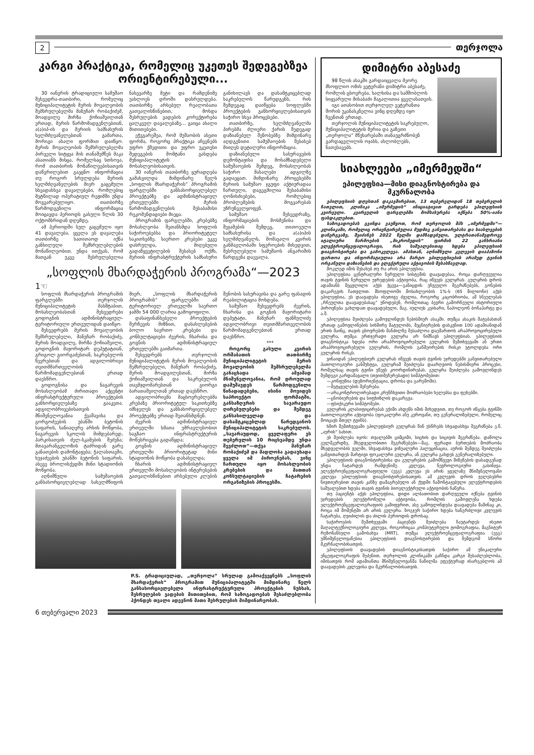2
თერჯოლა
კარგი პრაქტიკა, რომელიც უკეთეს შედეგებზეა ორიენტირებული...
30 იანვრის ტრადიციული სამუშაო შეხვედრა-თათბირი, რომელიც მუნიციპალიტეტის მერის მოვალეობის შემსრულებელმა მანუჩარ რობაქიძემ, მოადგილე მირზა ქოჩიაშვილთან ერთად, მერის წარმომადგენლებთან, ა(ა)იპ-ის და მერიის სამსახურის ხელმძღვანელებთან გამართა, მორიგი ახალი ფორმით დაიწყო. მერის მოვალეობის შემსრულებელმა პირველი სიტყვა მის თანაშემწეს მაკა ასათიანს მისცა, რომელსაც სთხოვა, რომ თათბირის მონაწილეებისათვის დაწვრილებით გაეცნო ინფორმაცია თუ როგორ სრულდება მერიის ხელმძღვანელების მიერ გაცემული სხვადასხვა დავალებები, რომლებიც მეტწილად ოპერატიულ რეჟიმში უნდა მოგვარებულიყო. თათბირზე წარმოდგენილი ინფორმაცია მოიცავდა პერიოდს გასული წლის 30 ოქტომბრიდან დღემდე.
ამ პერიოდში სულ გაცემული იყო 41 დავალება. ყველა ეს დავალება თათბირზე სათითაოდ იქნა განხილული შემსრულებლების მონაწილეობით. უნდა ითქვას, რომ მათგან უკვე შესრულებულია ნახევარზე მეტი და რამდენიმე უახლოეს დროში დასრულდება. თათბირზე არსებულ რეალობათა გათვალისწინებით, მოხდა შესრულების ვადების კორექტირება ცალკეულ დავალებაზე... გაიცა ახალი მითითებები.
ეჭვგარეშეა, რომ მუშაობის ასეთი ფორმა, როგორც პრაქტიკა აჩვენებს უფრო ქმედითი და უფრო უკეთესი შედეგების მომტანი გახდება მუნიციპალიტეტის მოსახლეობისათვის.
30 იანვრის თათბირზე ყურადღება გამახვილდა მიმდინარე წელს „სოფლის მხარდაჭერის“ პროგრამის ფარგლებში განსახორციელებელ პროექტებზე და ადმინისტრაციულ ერთეულებში მერის წარმომადგენლების შესაბამისი რეკომენდაციები მიეცა.
პროგრამის ფარგლებში, კრებებზე მოსახლეობა შეთანხმდა სოფლის საჭიროებებსა და პრიორიტეტულ საკითხებზე. საერთო კრებები უკვე დასრულდა, მიღებული გადაწყვეტილების შესახებ ოქმს, მერიის ინფრასტრუქტურის სამსახური განიხილავს და დასამტკიცებლად საკრებულოს წარუდგენს, რის შემდეგაც დაიწყება სოფლებში პროექტების განხორციელებისათვის საჭირო სხვა პროცესები.
თათბირზე, ხელმძღვანელმა პირებმა ძლიერი ქარის შედეგად დაზიანებულ შენობებზე მიმდინარე აღდგენითი სამუშაოების შესახებ მიიღეს დეტალური ინფორმაცია.
დაზიანებული სახურავების დემონტაჟისა და მოსამზადებელი სამუშაოების შემდეგ, მოსახლეობას საჭირო მასალები ადგილზე გადაეცათ. მიმდინარე პროცესებში მერიის სამუშაო ჯგუფი აქტიურადაა ჩართული, დაგეგმილია შესაბამისი ღონისძიებები, რომლებიც პრობლემების მოგვარებას უზრუნველყოფენ.
სამუშაო შეხვედრაზე, ინფორმაციების მოსმენისა და შეჯამების შემდეგ, თითოეული სამსახურისა და ა(ა)იპის ხელმძღვანელს, მომავალი კვირის განმავლობაში სფეროების მიხედვით, შესრულებული სამუშაოს ანგარიშის წარდგენა დაევალა.
„სოფლის მხარდაჭერის პროგრამა“—2023
1☜
სოფლის მხარდაჭერის პროგრამის ფარგლებში თერჯოლის მუნიციპალიტეტის მასშტაბით, მოსახლეობასთან შეხვედრები გოდოგნის ადმინისტრაციულ-ტერიტორიული ერთეულიდან დაიწყო.
შეხვედრებს მერის მოვალეობის შემსრულებელი, მანუჩარ რობაქიძე, მერის მოადგილე, მირზა ქოჩიაშვილი, გოდოგნის მაჟორიტარ დეპუტატთან, გრიგოლ გიორგაძესთან, საკრებულოს წევრებთან და ადგილობრივი თვითმმართველობის წარმომადგენლებთან ერთად დაესწრო.
გოდოგნისა და ნაგარევის მოსახლეობამ ძირითადი აქცენტი ინფრასტრუქტურული პროექტების განხორციელებაზე გააკეთა. ადგილობრივებისათვის მნიშვნელოვანია ქვაშავისა და გორგოძეების უბანში ბეტონის საფარის, სანიაღვრე არხის მოწყობა, ნაგარევის სკოლის მიმდებარედ, პარკისათვის ძელ-სკამების შეძენა; მთავარანგელოზის ტაძრიდან გარე განათების დამონტაჟება; ჭალასთავში, ხუჯაძეების უბანში ბეტონის საფარის, ასევე ბროლისქედში მინი სტადიონის მოწყობა.
აღნიშნული სამუშაოების განსახორციელებლად სახელმწიფოს მიერ, „სოფლის მხარდაჭერის პროგრამის“ ფარგლებში ამ ტერიტორიულ ერთეულში საერთო ჯამში 54 000 ლარია გამოყოფილი.
დასაფინანსებელი პროექტების შერჩევის მიზნით, დასახლებების ბოლო საერთო კრებები და კონსულტაციები ძევრის, ჩხარისა და გოგნის ადმინისტრაციულ ერთეულებში გაიმართა.
შეხვედრებს თერჯოლის მუნიციპალიტეტის მერის მოვალეობის შემსრულებელი, მანუჩარ რობაქიძე, მერის მოადგილესთან, მირზა ქოჩიაშვილთან და საკრებულოს თავმჯდომარესთან გიორგი ბარათაშვილთან ერთად დაესწრო.
ადგილობრივმა მაცხოვრებლებმა კრებაზე პრიორიტეტულ საკითხებზე იმსჯელეს და განსახორციელებელ პროექტებზე ერთად შეთანხმდნენ.
ძევრის ადმინისტრაციულ ერთეულში ხმათა უმრავლესობით საგზაო ინფრასტრუქტურის მოწესრიგება გადაწყდა;
გოგნის ადმინისტრაციულ ერთეულში პრიორიტეტად მინი სტადიონის მოწყობა დასახელდა;
ჩხარის ადმინისტრაციულ ერთეულში მოსახლეობის ინტერესების გათვალისწინებით არსებული კლუბის შენობის სახურავისა და გარე ფასადის რეაბილიტაცია მოხდება.
სამუშაო შეხვედრებს ძევრის, ჩხარისა და გოგნის მაჟორიტარი დეპუტატი, მანუჩარ ფანჩულიძე ადგილობრივი თვითმმართველობის წარმომადგენლებთან ერთად დაესწრო.
***
როგორც გასული კვირის ორშაბათის თათბირზე მუნიციპალიტეტის მერის მოვალეობის შემსრულებელმა განაცხადა ამჟამად მნიშვნელოვანია, რომ დროულად დამუშავდეს წარმოდგენილი წინადადებები, ისინი მოვიდეს საპროექტო ფორმატში, განსაზღვრის სავარაუდო ღირებულებები და შემდეგ განსახილველად და დასამტკიცებლად წარედგინოს მუნიციპალიტეტის საკრებულოს. „სავარაუდოდ, ყველაფერი ეს თებერვლის 10 რიცხვამდე უნდა შევძლოთ“—თქვა მანუჩარ რობაქიძემ და მადლობა გადაუხადა ყველა იმ პიროვნებას, ვინც ჩართული იყო მოსახლეობის კრებების და მათთან კონსულტაციების ჩატარების ორგანიზების პროცესში.
P.S. ტრადიციულად, „თერჯოლა“ სრულად გამოაქვეყნებს „სოფლის მხარდაჭერის“ პროგრამით მუნიციპალიტეტში მიმდინარე წელს განსახორციელებელი ინფრასტრუქტურული პროექტების ნუსხას, შესრულების ვადების მითითებით, რომ საზოგადოებას შესაძლებლობა ჰქონდეს თვალი ადევნონ მათი შესრულების მიმდინარეობას.
დიმიტრი აბესაძე
98 წლის ასაკში გარდაიცვალა მეორე მსოფლიო ომის ვეტერანი დიმიტრი აბესაძე, რომლის ცხოვრება, ხალხისა და სამშობლოს სიყვარული მისაბაძი მაგალითია ყველასათვის.
იგი ათასობით თერჯოლელ ვეტერანთა შორის უკანასკნელია ვინც დღემდე იყო ჩვენთან ერთად.
თერჯოლის მუნიციპალიტეტის საკრებულო, მუნიციპალიტეტის მერია და გაზეთი „თერჯოლა“ მწუხარებაში თანაუგრძნობენ გარდაცვლილის ოჯახს, ახლობლებს, ნათესავებს.
სიახლეები „იმერმედში“
ეპილეფსია—მისი დიაგნოსტირება და მკურნალობა
ეპილეფსიის დღესთან დაკავშირებით, 13 თებერვლიდან 18 თებერვლის ჩათვლით, კლინიკა „იმერმედის“ ინიციატივით ტარდება ეპილეფსიის კვირეული. კვირეულის ფარგლებში მომსახურება იქნება 50%-იანი ფასდაკლებით.
საზოგადოებას გვინდა ვაუწყოთ, რომ თერჯოლის შპს „იმერმედში“—კლინიკაში, რომელიც ორიენტირებულია მუდმივ განვითარებასა და სიახლეების დანერგვაზე, შეიძინეს 2022 წელში დამზადებული, ულტრათანამედროვე იტალიური წარმოების „მიკრომედის“ ფირმის 22 განხრიანი ელექტროენცეფალოგრაფი, რის საშუალებითაც ხდება ეპილეფსიის დიაგნოსტირება და გამოკვლევა. ამასთან, აღნიშნული კვლევის დიაპაზონი ფართოა და ინფორმატიულია არა მარტო ეპილეფსიების არამედ ტვინის ორგანული დაზიანების და ელექტრული აქტივობის შესასწავლად.
მოკლედ იმის შესახებ თუ რა არის ეპილეფსია.
ეპილეფსია ცენტრალური ნერვული სისტემის დაავადებაა, როცა დარღვეულია თავის ტვინის ნერვული უჯრედების აქტივობა, რაც იწვევს გულყრას. გულყრის დროს ადამიანს შეცვლილი აქვს ქცევა—განიცდის უჩვეულო შეგრძნებებს, გონების დაკარგვის ჩათვლით. მსოფლიოში მოსახლეობის 1%-ს (65 მილიონი) აქვს ეპილეფსია, ეს დაავადება ისეთივე ძველია, როგორც კაცობრიობა, ამ სნეულებას „რჩეულთა დაავადებასაც“ უწოდებენ, რომლითაც ბევრი გამორჩეული ისტორიული პიროვნება გახლდათ დაავადებული, მაგ. იულიუს კეისარი, ნაპოლეონ ბონაპარტე და ა.შ.
ეპილეფსია შეიძლება გამოვლინდეს ნებისმიერ ასაკში. თუმცა ასაკის მატებასთან ერთად გამოვლინების სიხშირე მატულობს, მეცნიერების დასკვნით 100 ადამიანიდან ერთს მაინც, თავის ცხოვრების მანძილზე შესაძლოა დაემართოს არაპროვოცირებული გულყრა, თუმცა ერთჯერადი გულყრა არ ნიშნავს ეპილეფსიას. ეპილეფსიის დიაგნოსტიკა ხდება ორი არაპროვოცირებული გულყრის შემთხვევაში ან ერთი არაპროვოცირებული გულყრის, რომლის განმეორების რისკი უტოლდება ორი გულყრის რისკს.
ვინაიდან ეპილეფსიურ გულყრას იწვევს თავის ტვინის უჯრედებში განვითარებული პათოლოგიური განმუხტვა, გულყრამ შეიძლება დაარღვიოს ნებისმიერი პროცესი, რომელსაც თავის ტვინი უწევს კოორდინირებას. გულყრა შეიძლება გამოვლინდეს შემდეგი გარდამავალი (თვითშეჩერებადი) სიმპტომებით:
—კონფუზია (დეზორიენტაცია, დროსა და გარემოში).
—მეტყველების შეჩერება.
—არაკონტროლირებადი კრუნჩხვითი მოძრაობები ხელებსა და ფეხებში.
—ცნობიერების და სიფხიზლის დაკარგვა.
—ფსიქიკური სიმპტომები.
გულყრის კლასიფიცირებას ექიმი ახდენს იმის მიხედვით, თუ როგორ იწყება ტვინში პათოლოგიური აქტივობა (ფოკალური ანუ კეროვანი, თუ გენერალიზებული, რომელიც მოიცავს მთელ ტვინს).
ხშირ შემთხვევაში ეპილეფსიურ გულყრას წინ უსწრებს სხვადასხვა შეგრძნება ე.წ. „აურის“ სახით.
ეს შეიძლება იყოს: თვალებში ციმციმი, სიცხის და სიცივის შეგრძნება. დაწოლა გულმკერდზე, მხედველობითი შეგრძნებები—მაგ. ფერადი ბურთების მოძრაობა მხედველობის ველში, სხვადასხვა ვიზუალური ჰალუცინაცია, აურის შემდეგ შეიძლება განვითარდეს მარტივი ფოკალური გულყრა, ან გულყრა გახდეს გენერალიზებული.
ეპილეფსიის დიაგნოსტირებისა და გულყრების გამომწვევი მიზეზების დასადგენად უნდა ჩატარდეს რამდენიმე კვლევა, ნევროლოგიური გასინჯვა. ელექტროენცეფალოგრაფიული (ეეგ) კვლევა ეს არის ყველაზე მნიშვნელოვანი კვლევა ეპილეფსიის დიაგნოსტირებისათვის. ამ კვლევის დროს ჟელესებრი ნივთიერებით თავის კანზე დამაგრებული ან ქუდში ჩამონტაჟებული ელექტროდების საშუალებით ხდება თავის ტვინის ბიოელექტრული აქტივობის ჩაწერა.
თუ პაციენტს აქვს ეპილეფსია, დიდი ალბათობით დარღვეული იქნება ტვინის უჯრედების ელექტრონული აქტივობა, რომლის გამოვლენა ხდება ელექტროენცეფალოგრაფიის გაშიფვრით, ასე გამოვლინდება დაავადება მაშინაც კი, როცა იმ მომენტში არ არის გულყრა. ზოგჯერ საჭირო ხდება ხანგრძლივი კვლევის ჩატარება, ღვიძილის და ძილის პერიოდის დროსაც.
საჭიროების შემთხვევაში პაციენტს შეიძლება ჩაუტარდეს ისეთი მაღალტექნოლოგიური კვლევა, როგორიცაა კომპიუტერული ტომოგრაფია, მაგნიტურ რეზონანსული გამოსახვა (MRT), თუმცა ელექტროენცეფალოგრაფია (ეეგ) უმნიშვნელოვანესია ეპილეფსიის დიაგნოსტირების და შემდგომ სწორი მკურნალობისათვის.
ეპილეფსიის დაავადების დიაგნოსტიკისათვის საჭირო ამ უნიკალური ენცეფალოგრაფის შეძენით, თერჯოლის კლინიკაში გაჩნდა კარგი შესაძლებლობა, იმისათვის რომ ადამიანთა მნიშვნელოვანმა ნაწილმა ეფექტურად ისარგებლოს ამ დაავადების კვლევისა და მკურნალობისათვის.
6 თებერვალი 2023